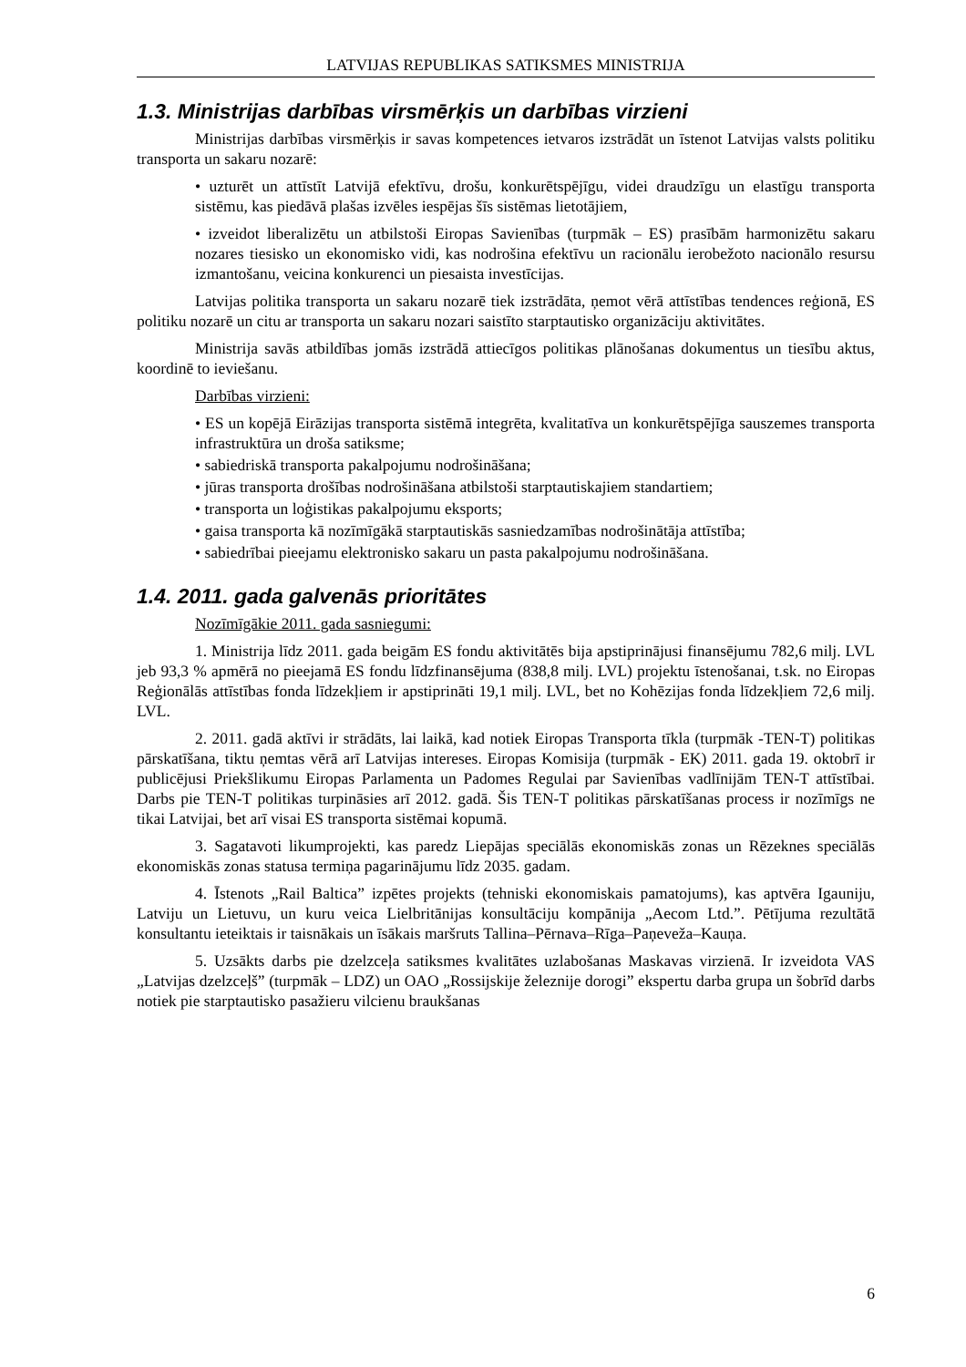LATVIJAS REPUBLIKAS SATIKSMES MINISTRIJA
1.3. Ministrijas darbības virsmērķis un darbības virzieni
Ministrijas darbības virsmērķis ir savas kompetences ietvaros izstrādāt un īstenot Latvijas valsts politiku transporta un sakaru nozarē:
• uzturēt un attīstīt Latvijā efektīvu, drošu, konkurētspējīgu, videi draudzīgu un elastīgu transporta sistēmu, kas piedāvā plašas izvēles iespējas šīs sistēmas lietotājiem,
• izveidot liberalizētu un atbilstoši Eiropas Savienības (turpmāk – ES) prasībām harmonizētu sakaru nozares tiesisko un ekonomisko vidi, kas nodrošina efektīvu un racionālu ierobežoto nacionālo resursu izmantošanu, veicina konkurenci un piesaista investīcijas.
Latvijas politika transporta un sakaru nozarē tiek izstrādāta, ņemot vērā attīstības tendences reģionā, ES politiku nozarē un citu ar transporta un sakaru nozari saistīto starptautisko organizāciju aktivitātes.
Ministrija savās atbildības jomās izstrādā attiecīgos politikas plānošanas dokumentus un tiesību aktus, koordinē to ieviešanu.
Darbības virzieni:
• ES un kopējā Eirāzijas transporta sistēmā integrēta, kvalitatīva un konkurētspējīga sauszemes transporta infrastruktūra un droša satiksme;
• sabiedriskā transporta pakalpojumu nodrošināšana;
• jūras transporta drošības nodrošināšana atbilstoši starptautiskajiem standartiem;
• transporta un loģistikas pakalpojumu eksports;
• gaisa transporta kā nozīmīgākā starptautiskās sasniedzamības nodrošinātāja attīstība;
• sabiedrībai pieejamu elektronisko sakaru un pasta pakalpojumu nodrošināšana.
1.4. 2011. gada galvenās prioritātes
Nozīmīgākie 2011. gada sasniegumi:
1. Ministrija līdz 2011. gada beigām ES fondu aktivitātēs bija apstiprinājusi finansējumu 782,6 milj. LVL jeb 93,3 % apmērā no pieejamā ES fondu līdzfinansējuma (838,8 milj. LVL) projektu īstenošanai, t.sk. no Eiropas Reģionālās attīstības fonda līdzekļiem ir apstiprināti 19,1 milj. LVL, bet no Kohēzijas fonda līdzekļiem 72,6 milj. LVL.
2. 2011. gadā aktīvi ir strādāts, lai laikā, kad notiek Eiropas Transporta tīkla (turpmāk -TEN-T) politikas pārskatīšana, tiktu ņemtas vērā arī Latvijas intereses. Eiropas Komisija (turpmāk - EK) 2011. gada 19. oktobrī ir publicējusi Priekšlikumu Eiropas Parlamenta un Padomes Regulai par Savienības vadlīnijām TEN-T attīstībai. Darbs pie TEN-T politikas turpināsies arī 2012. gadā. Šis TEN-T politikas pārskatīšanas process ir nozīmīgs ne tikai Latvijai, bet arī visai ES transporta sistēmai kopumā.
3. Sagatavoti likumprojekti, kas paredz Liepājas speciālās ekonomiskās zonas un Rēzeknes speciālās ekonomiskās zonas statusa termiņa pagarinājumu līdz 2035. gadam.
4. Īstenots „Rail Baltica” izpētes projekts (tehniski ekonomiskais pamatojums), kas aptvēra Igauniju, Latviju un Lietuvu, un kuru veica Lielbritānijas konsultāciju kompānija „Aecom Ltd.”. Pētījuma rezultātā konsultantu ieteiktais ir taisnākais un īsākais maršruts Tallina–Pērnava–Rīga–Paņeveža–Kauņa.
5. Uzsākts darbs pie dzelzceļa satiksmes kvalitātes uzlabošanas Maskavas virzienā. Ir izveidota VAS „Latvijas dzelzceļš” (turpmāk – LDZ) un OAO „Rossijskije železnije dorogi” ekspertu darba grupa un šobrīd darbs notiek pie starptautisko pasažieru vilcienu braukšanas
6